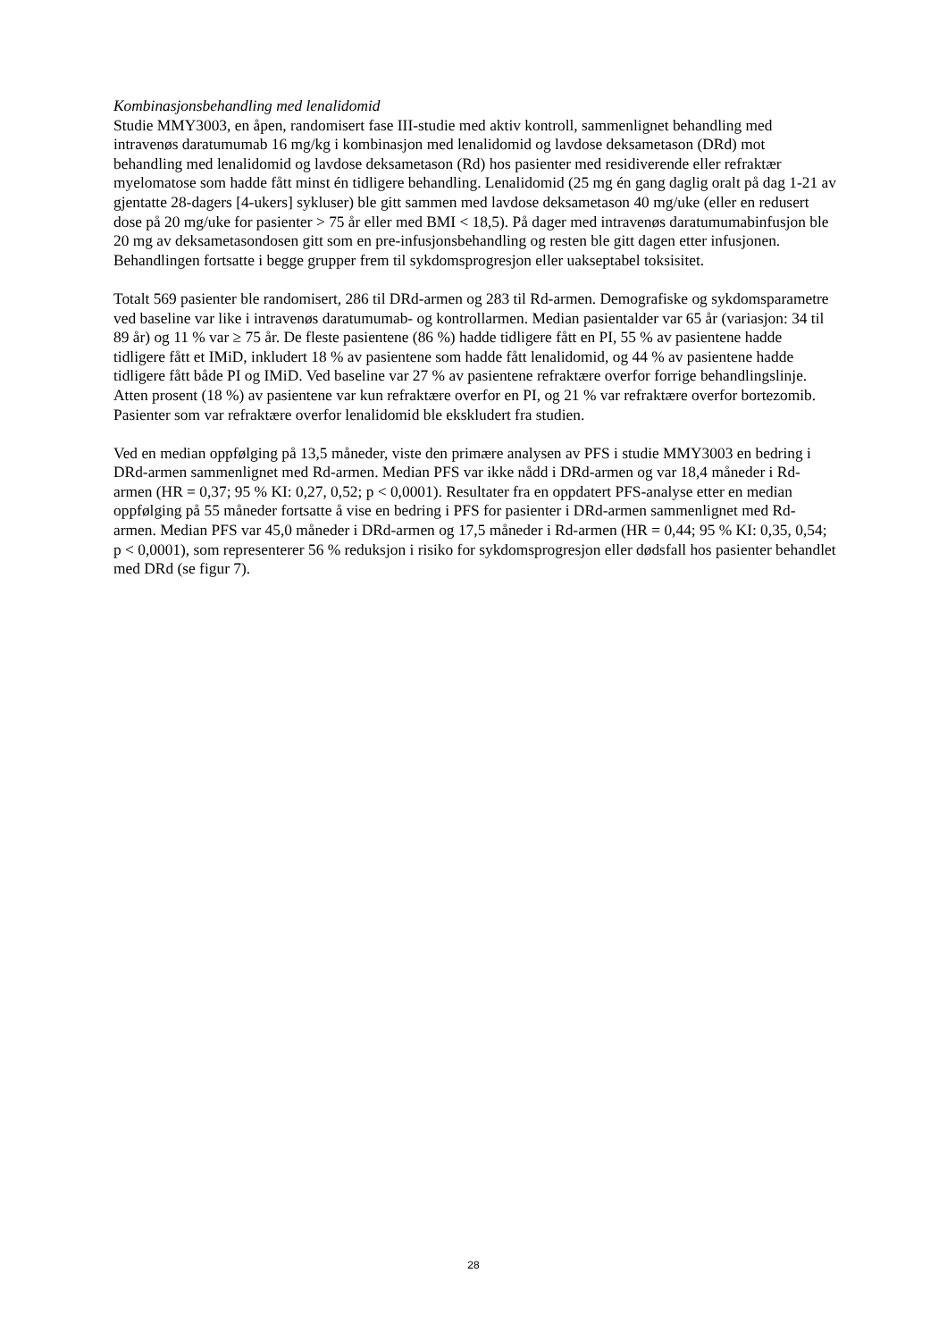Kombinasjonsbehandling med lenalidomid
Studie MMY3003, en åpen, randomisert fase III-studie med aktiv kontroll, sammenlignet behandling med intravenøs daratumumab 16 mg/kg i kombinasjon med lenalidomid og lavdose deksametason (DRd) mot behandling med lenalidomid og lavdose deksametason (Rd) hos pasienter med residiverende eller refraktær myelomatose som hadde fått minst én tidligere behandling. Lenalidomid (25 mg én gang daglig oralt på dag 1-21 av gjentatte 28-dagers [4-ukers] sykluser) ble gitt sammen med lavdose deksametason 40 mg/uke (eller en redusert dose på 20 mg/uke for pasienter > 75 år eller med BMI < 18,5). På dager med intravenøs daratumumabinfusjon ble 20 mg av deksametasondosen gitt som en pre-infusjonsbehandling og resten ble gitt dagen etter infusjonen. Behandlingen fortsatte i begge grupper frem til sykdomsprogresjon eller uakseptabel toksisitet.
Totalt 569 pasienter ble randomisert, 286 til DRd-armen og 283 til Rd-armen. Demografiske og sykdomsparametre ved baseline var like i intravenøs daratumumab- og kontrollarmen. Median pasientalder var 65 år (variasjon: 34 til 89 år) og 11 % var ≥ 75 år. De fleste pasientene (86 %) hadde tidligere fått en PI, 55 % av pasientene hadde tidligere fått et IMiD, inkludert 18 % av pasientene som hadde fått lenalidomid, og 44 % av pasientene hadde tidligere fått både PI og IMiD. Ved baseline var 27 % av pasientene refraktære overfor forrige behandlingslinje. Atten prosent (18 %) av pasientene var kun refraktære overfor en PI, og 21 % var refraktære overfor bortezomib. Pasienter som var refraktære overfor lenalidomid ble ekskludert fra studien.
Ved en median oppfølging på 13,5 måneder, viste den primære analysen av PFS i studie MMY3003 en bedring i DRd-armen sammenlignet med Rd-armen. Median PFS var ikke nådd i DRd-armen og var 18,4 måneder i Rd-armen (HR = 0,37; 95 % KI: 0,27, 0,52; p < 0,0001). Resultater fra en oppdatert PFS-analyse etter en median oppfølging på 55 måneder fortsatte å vise en bedring i PFS for pasienter i DRd-armen sammenlignet med Rd-armen. Median PFS var 45,0 måneder i DRd-armen og 17,5 måneder i Rd-armen (HR = 0,44; 95 % KI: 0,35, 0,54; p < 0,0001), som representerer 56 % reduksjon i risiko for sykdomsprogresjon eller dødsfall hos pasienter behandlet med DRd (se figur 7).
28